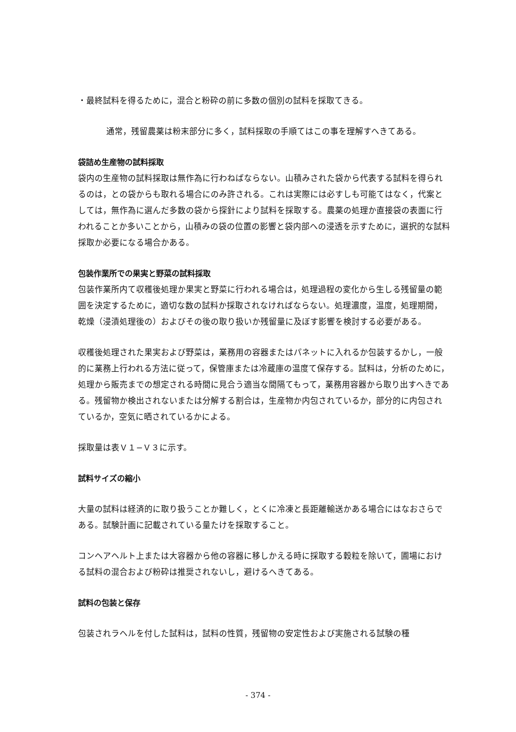・最終試料を得るために，混合と粉砕の前に多数の個別の試料を採取てきる。
通常，残留農薬は粉末部分に多く，試料採取の手順てはこの事を理解すへきてある。
袋詰め生産物の試料採取
袋内の生産物の試料採取は無作為に行わねばならない。山積みされた袋から代表する試料を得られるのは，との袋からも取れる場合にのみ許される。これは実際には必すしも可能てはなく，代案としては，無作為に選んだ多数の袋から探針により試料を採取する。農薬の処理か直接袋の表面に行われることか多いことから，山積みの袋の位置の影響と袋内部への浸透を示すために，選択的な試料採取か必要になる場合かある。
包装作業所での果実と野菜の試料採取
包装作業所内て収穫後処理か果実と野菜に行われる場合は，処理過程の変化から生しる残留量の範囲を決定するために，適切な数の試料か採取されなければならない。処理濃度，温度，処理期間，乾燥（浸漬処理後の）およびその後の取り扱いか残留量に及ぼす影響を検討する必要がある。
収穫後処理された果実および野菜は，業務用の容器またはパネットに入れるか包装するかし，一般的に業務上行われる方法に従って，保管庫または冷蔵庫の温度て保存する。試料は，分析のために，処理から販売までの想定される時間に見合う適当な間隔てもって，業務用容器から取り出すへきである。残留物か検出されないまたは分解する割合は，生産物か内包されているか，部分的に内包されているか，空気に晒されているかによる。
採取量は表Ｖ１−Ｖ３に示す。
試料サイズの縮小
大量の試料は経済的に取り扱うことか難しく，とくに冷凍と長距離輸送かある場合にはなおさらである。試験計画に記載されている量たけを採取すること。
コンヘアヘルト上または大容器から他の容器に移しかえる時に採取する穀粒を除いて，圃場における試料の混合および粉砕は推奨されないし，避けるへきてある。
試料の包装と保存
包装されラヘルを付した試料は，試料の性質，残留物の安定性および実施される試験の種
- 374 -